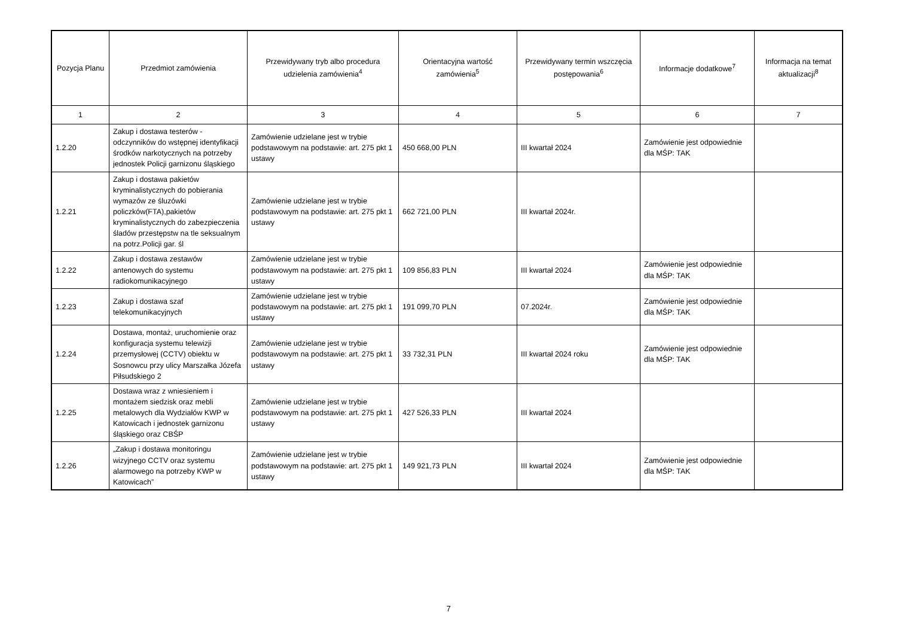| Pozycja Planu | Przedmiot zamówienia | Przewidywany tryb albo procedura udzielenia zamówienia<sup>4</sup> | Orientacyjna wartość zamówienia<sup>5</sup> | Przewidywany termin wszczęcia postępowania<sup>6</sup> | Informacje dodatkowe<sup>7</sup> | Informacja na temat aktualizacji<sup>8</sup> |
| --- | --- | --- | --- | --- | --- | --- |
| 1 | 2 | 3 | 4 | 5 | 6 | 7 |
| 1.2.20 | Zakup i dostawa testerów - odczynników do wstępnej identyfikacji środków narkotycznych na potrzeby jednostek Policji garnizonu śląskiego | Zamówienie udzielane jest w trybie podstawowym na podstawie: art. 275 pkt 1 ustawy | 450 668,00 PLN | III kwartał 2024 | Zamówienie jest odpowiednie dla MŚP: TAK | |
| 1.2.21 | Zakup i dostawa pakietów kryminalistycznych do pobierania wymazów ze śluzówki policzków(FTA),pakietów kryminalistycznych do zabezpieczenia śladów przestępstw na tle seksualnym na potrz.Policji gar. śl | Zamówienie udzielane jest w trybie podstawowym na podstawie: art. 275 pkt 1 ustawy | 662 721,00 PLN | III kwartał 2024r. | | |
| 1.2.22 | Zakup i dostawa zestawów antenowych do systemu radiokomunikacyjnego | Zamówienie udzielane jest w trybie podstawowym na podstawie: art. 275 pkt 1 ustawy | 109 856,83 PLN | III kwartał 2024 | Zamówienie jest odpowiednie dla MŚP: TAK | |
| 1.2.23 | Zakup i dostawa szaf telekomunikacyjnych | Zamówienie udzielane jest w trybie podstawowym na podstawie: art. 275 pkt 1 ustawy | 191 099,70 PLN | 07.2024r. | Zamówienie jest odpowiednie dla MŚP: TAK | |
| 1.2.24 | Dostawa, montaż, uruchomienie oraz konfiguracja systemu telewizji przemysłowej (CCTV) obiektu w Sosnowcu przy ulicy Marszałka Józefa Piłsudskiego 2 | Zamówienie udzielane jest w trybie podstawowym na podstawie: art. 275 pkt 1 ustawy | 33 732,31 PLN | III kwartał 2024 roku | Zamówienie jest odpowiednie dla MŚP: TAK | |
| 1.2.25 | Dostawa wraz z wniesieniem i montażem siedzisk oraz mebli metalowych dla Wydziałów KWP w Katowicach i jednostek garnizonu śląskiego oraz CBŚP | Zamówienie udzielane jest w trybie podstawowym na podstawie: art. 275 pkt 1 ustawy | 427 526,33 PLN | III kwartał 2024 | | |
| 1.2.26 | „Zakup i dostawa monitoringu wizyjnego CCTV oraz systemu alarmowego na potrzeby KWP w Katowicach” | Zamówienie udzielane jest w trybie podstawowym na podstawie: art. 275 pkt 1 ustawy | 149 921,73 PLN | III kwartał 2024 | Zamówienie jest odpowiednie dla MŚP: TAK | |
7